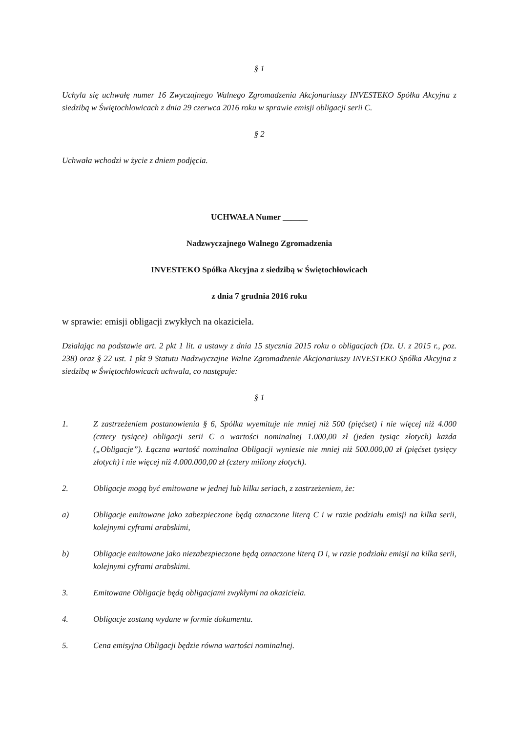§ 1
Uchyla się uchwałę numer 16 Zwyczajnego Walnego Zgromadzenia Akcjonariuszy INVESTEKO Spółka Akcyjna z siedzibą w Świętochłowicach z dnia 29 czerwca 2016 roku w sprawie emisji obligacji serii C.
§ 2
Uchwała wchodzi w życie z dniem podjęcia.
UCHWAŁA Numer ______
Nadzwyczajnego Walnego Zgromadzenia
INVESTEKO Spółka Akcyjna z siedzibą w Świętochłowicach
z dnia 7 grudnia 2016 roku
w sprawie: emisji obligacji zwykłych na okaziciela.
Działając na podstawie art. 2 pkt 1 lit. a ustawy z dnia 15 stycznia 2015 roku o obligacjach (Dz. U. z 2015 r., poz. 238) oraz § 22 ust. 1 pkt 9 Statutu Nadzwyczajne Walne Zgromadzenie Akcjonariuszy INVESTEKO Spółka Akcyjna z siedzibą w Świętochłowicach uchwala, co następuje:
§ 1
1. Z zastrzeżeniem postanowienia § 6, Spółka wyemituje nie mniej niż 500 (pięćset) i nie więcej niż 4.000 (cztery tysiące) obligacji serii C o wartości nominalnej 1.000,00 zł (jeden tysiąc złotych) każda („Obligacje”). Łączna wartość nominalna Obligacji wyniesie nie mniej niż 500.000,00 zł (pięćset tysięcy złotych) i nie więcej niż 4.000.000,00 zł (cztery miliony złotych).
2. Obligacje mogą być emitowane w jednej lub kilku seriach, z zastrzeżeniem, że:
a) Obligacje emitowane jako zabezpieczone będą oznaczone literą C i w razie podziału emisji na kilka serii, kolejnymi cyframi arabskimi,
b) Obligacje emitowane jako niezabezpieczone będą oznaczone literą D i, w razie podziału emisji na kilka serii, kolejnymi cyframi arabskimi.
3. Emitowane Obligacje będą obligacjami zwykłymi na okaziciela.
4. Obligacje zostaną wydane w formie dokumentu.
5. Cena emisyjna Obligacji będzie równa wartości nominalnej.